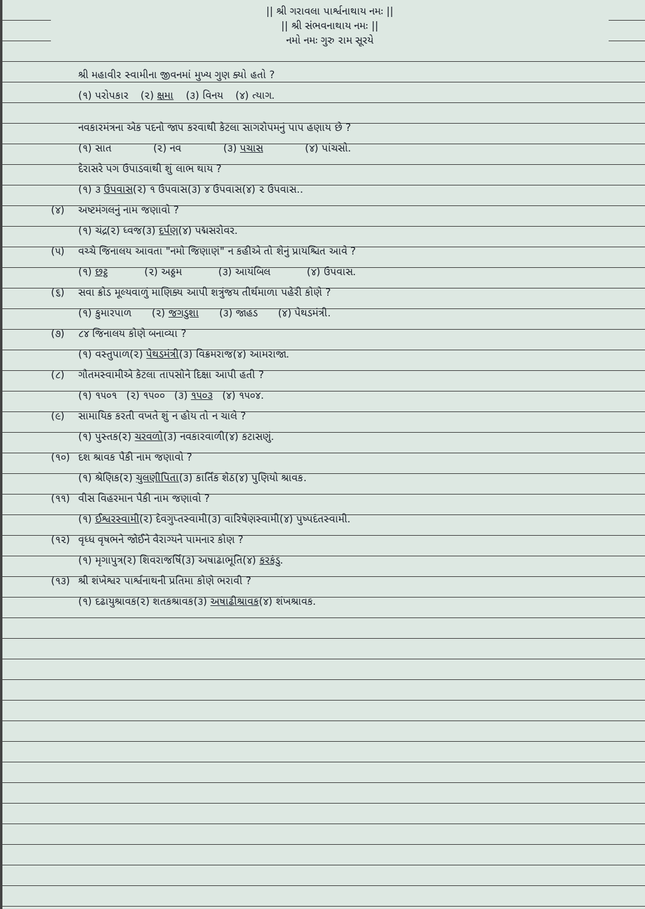|| શ્રી ગરાવલા પાર્શ્વનાથાય નમઃ ||
|| શ્રી સંભવનાથાય નમઃ ||
નમો નમઃ ગુરુ રામ સૂરયે
શ્રી મહાવીર સ્વામીના જીવનમાં મુખ્ય ગુણ ક્યો હતો ?
(૧) પરોપકાર (૨) ક્ષમા (૩) વિનય (૪) ત્યાગ.
નવકારમંત્રના એક પદનો જાપ કરવાથી કેટલા સાગરોપમનું પાપ હણાય છે ?
(૧) સાત (૨) નવ (૩) પચાસ (૪) પાંચસો.
દેરાસરે પગ ઉપાડવાથી શું લાભ થાય ?
(૧) ૩ ઉપવાસ (૨) ૧ ઉપવાસ (૩) ૪ ઉપવાસ (૪) ૨ ઉપવાસ..
(૪) અષ્ટમંગલનું નામ જણાવો ?
(૧) ચંદ્ર (૨) ધ્વજ (૩) દર્પણ (૪) પદ્મસરોવર.
(૫) વચ્ચે જિનાલય આવતા "નમો જિણાણં" ન કહીએ તો શેનું પ્રાયશ્ચિત આવે ?
(૧) છટ્ઠ (૨) અઠ્ઠમ (૩) આયંબિલ (૪) ઉપવાસ.
(૬) સવા ક્રોડ મૂલ્યવાળું માણિક્ય આપી શત્રુંજય તીર્થમાળા પહેરી કોણે ?
(૧) કુમારપાળ (૨) જગડુશા (૩) જાહડ (૪) પેથડમંત્રી.
(૭) ૮૪ જિનાલય કોણે બનાવ્યા ?
(૧) વસ્તુપાળ (૨) પેથડમંત્રી (૩) વિક્રમરાજ (૪) આમરાજા.
(૮) ગૌતમસ્વામીએ કેટલા તાપસોને દિક્ષા આપી હતી ?
(૧) ૧૫૦૧ (૨) ૧૫૦૦ (૩) ૧૫૦૩ (૪) ૧૫૦૪.
(૯) સામાયિક કરતી વખતે શું ન હોય તો ન ચાલે ?
(૧) પુસ્તક (૨) ચરવળો (૩) નવકારવાળી (૪) કટાસણું.
(૧૦) દશ શ્રાવક પૈકી નામ જણાવો ?
(૧) શ્રેણિક (૨) ચુલણીપિતા (૩) કાર્તિક શેઠ (૪) પુણિયો શ્રાવક.
(૧૧) વીસ વિહરમાન પૈકી નામ જણાવો ?
(૧) ઈશ્વરસ્વામી (૨) દેવગુપ્તસ્વામી (૩) વારિષેણસ્વામી (૪) પુષ્પદંતસ્વામી.
(૧૨) વૃધ્ધ વૃષભને જોઈને વૈરાગ્યને પામનાર કોણ ?
(૧) મૃગાપુત્ર (૨) શિવરાજર્ષિ (૩) અષાઢાભૂતિ (૪) કરકંડુ.
(૧૩) શ્રી શંખેશ્વર પાર્શ્વનાથની પ્રતિમા કોણે ભરાવી ?
(૧) દઢાયુશ્રાવક (૨) શતકશ્રાવક (૩) અષાઢીશ્રાવક (૪) શંખશ્રાવક.